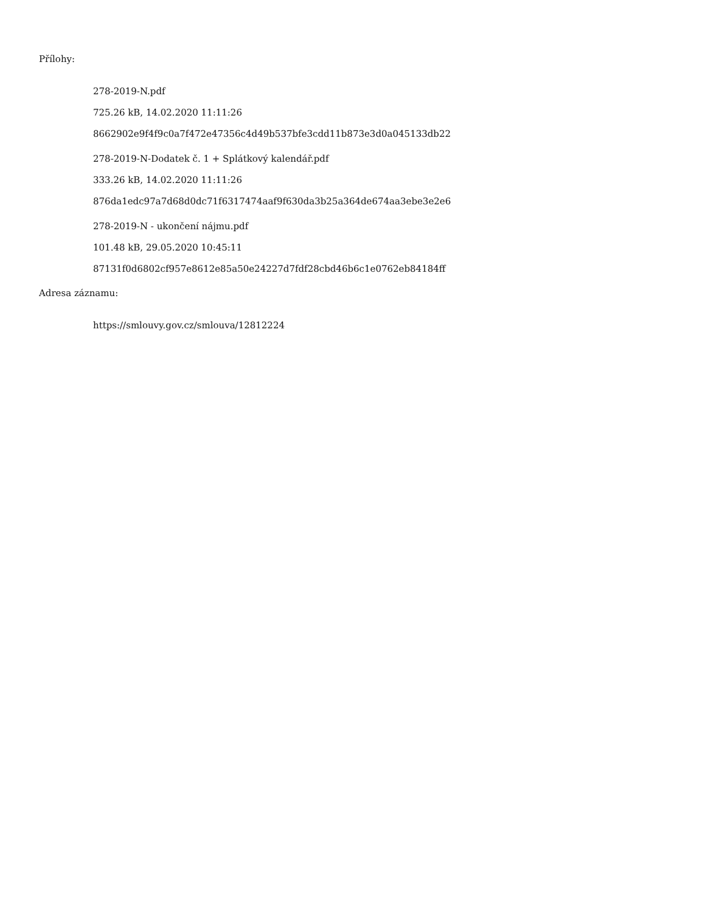Přílohy:
278-2019-N.pdf
725.26 kB, 14.02.2020 11:11:26
8662902e9f4f9c0a7f472e47356c4d49b537bfe3cdd11b873e3d0a045133db22
278-2019-N-Dodatek č. 1 + Splátkový kalendář.pdf
333.26 kB, 14.02.2020 11:11:26
876da1edc97a7d68d0dc71f6317474aaf9f630da3b25a364de674aa3ebe3e2e6
278-2019-N - ukončení nájmu.pdf
101.48 kB, 29.05.2020 10:45:11
87131f0d6802cf957e8612e85a50e24227d7fdf28cbd46b6c1e0762eb84184ff
Adresa záznamu:
https://smlouvy.gov.cz/smlouva/12812224